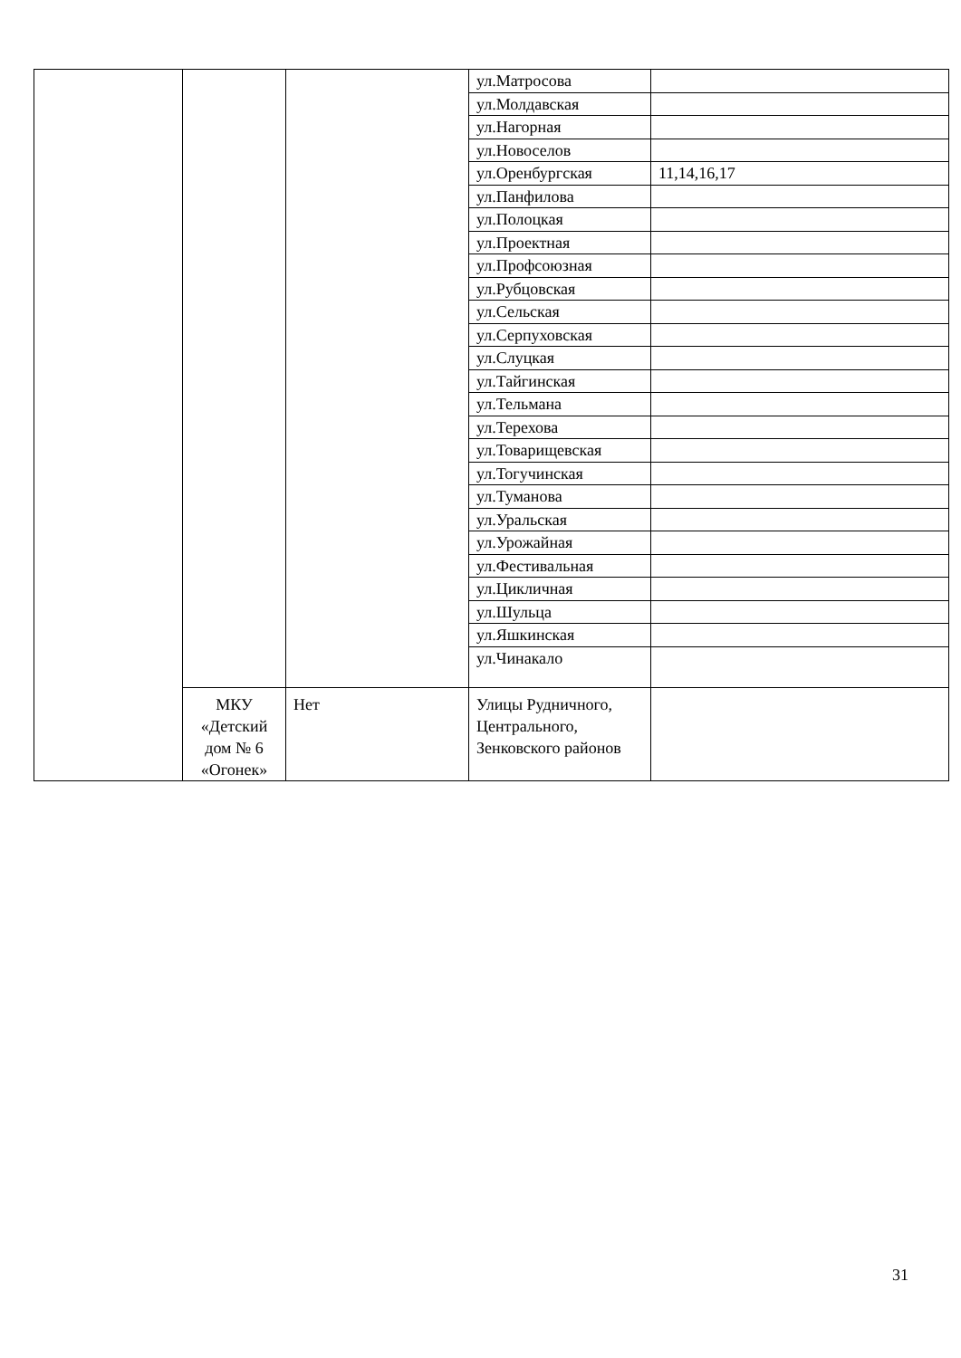| | | | ул.Матросова | |
| | | | ул.Молдавская | |
| | | | ул.Нагорная | |
| | | | ул.Новоселов | |
| | | | ул.Оренбургская | 11,14,16,17 |
| | | | ул.Панфилова | |
| | | | ул.Полоцкая | |
| | | | ул.Проектная | |
| | | | ул.Профсоюзная | |
| | | | ул.Рубцовская | |
| | | | ул.Сельская | |
| | | | ул.Серпуховская | |
| | | | ул.Слуцкая | |
| | | | ул.Тайгинская | |
| | | | ул.Тельмана | |
| | | | ул.Терехова | |
| | | | ул.Товарищевская | |
| | | | ул.Тогучинская | |
| | | | ул.Туманова | |
| | | | ул.Уральская | |
| | | | ул.Урожайная | |
| | | | ул.Фестивальная | |
| | | | ул.Цикличная | |
| | | | ул.Шульца | |
| | | | ул.Яшкинская | |
| | | | ул.Чинакало | |
| | МКУ «Детский дом № 6 «Огонек» | Нет | Улицы Рудничного, Центрального, Зенковского районов | |
31